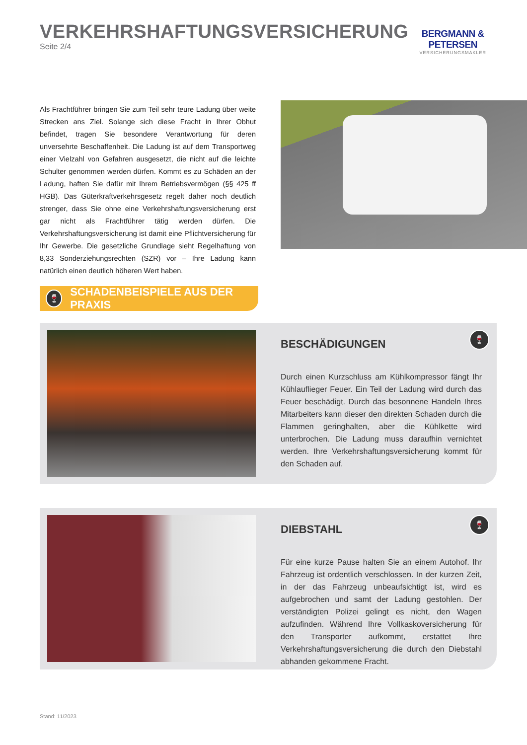VERKEHRSHAFTUNGSVERSICHERUNG
Seite 2/4
BERGMANN & PETERSEN
VERSICHERUNGSMAKLER
Als Frachtführer bringen Sie zum Teil sehr teure Ladung über weite Strecken ans Ziel. Solange sich diese Fracht in Ihrer Obhut befindet, tragen Sie besondere Verantwortung für deren unversehrte Beschaffenheit. Die Ladung ist auf dem Transportweg einer Vielzahl von Gefahren ausgesetzt, die nicht auf die leichte Schulter genommen werden dürfen. Kommt es zu Schäden an der Ladung, haften Sie dafür mit Ihrem Betriebsvermögen (§§ 425 ff HGB). Das Güterkraftverkehrsgesetz regelt daher noch deutlich strenger, dass Sie ohne eine Verkehrshaftungsversicherung erst gar nicht als Frachtführer tätig werden dürfen. Die Verkehrshaftungsversicherung ist damit eine Pflichtversicherung für Ihr Gewerbe. Die gesetzliche Grundlage sieht Regelhaftung von 8,33 Sonderziehungsrechten (SZR) vor – Ihre Ladung kann natürlich einen deutlich höheren Wert haben.
🍷 SCHADENBEISPIELE AUS DER PRAXIS
BESCHÄDIGUNGEN
Durch einen Kurzschluss am Kühlkompressor fängt Ihr Kühlauflieger Feuer. Ein Teil der Ladung wird durch das Feuer beschädigt. Durch das besonnene Handeln Ihres Mitarbeiters kann dieser den direkten Schaden durch die Flammen geringhalten, aber die Kühlkette wird unterbrochen. Die Ladung muss daraufhin vernichtet werden. Ihre Verkehrshaftungsversicherung kommt für den Schaden auf.
🍷
DIEBSTAHL
Für eine kurze Pause halten Sie an einem Autohof. Ihr Fahrzeug ist ordentlich verschlossen. In der kurzen Zeit, in der das Fahrzeug unbeaufsichtigt ist, wird es aufgebrochen und samt der Ladung gestohlen. Der verständigten Polizei gelingt es nicht, den Wagen aufzufinden. Während Ihre Vollkaskoversicherung für den Transporter aufkommt, erstattet Ihre Verkehrshaftungsversicherung die durch den Diebstahl abhanden gekommene Fracht.
🍷
Stand: 11/2023